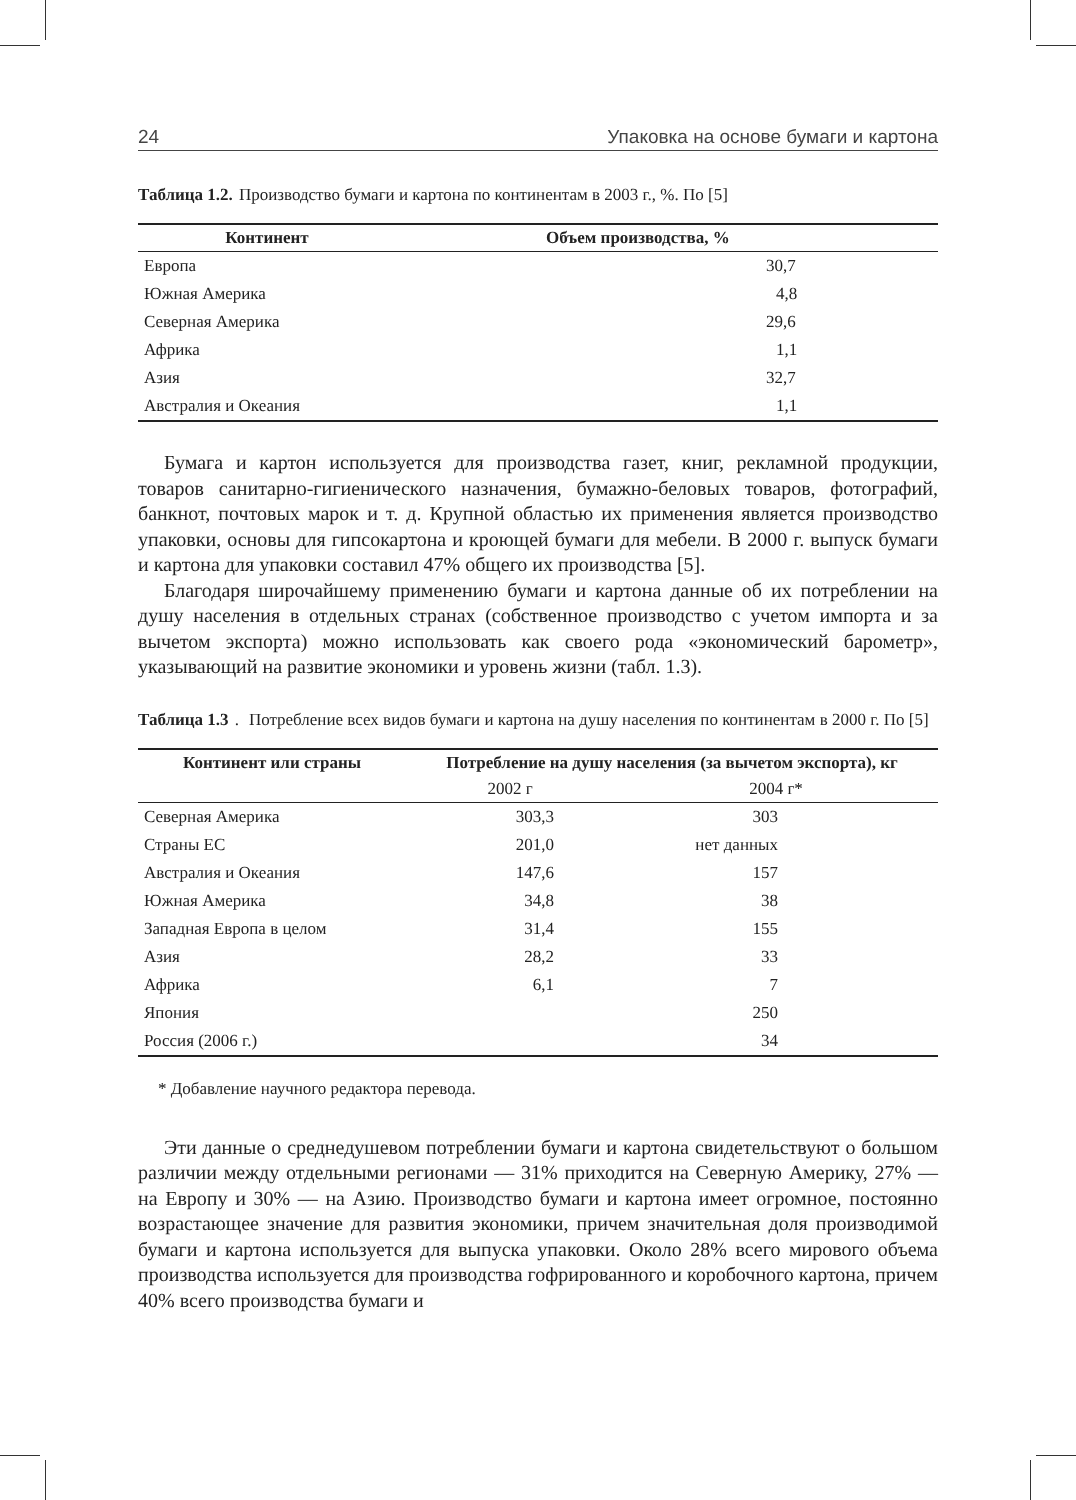24 Упаковка на основе бумаги и картона
Таблица 1.2. Производство бумаги и картона по континентам в 2003 г., %. По [5]
| Континент | Объем производства, % |
| --- | --- |
| Европа | 30,7 |
| Южная Америка | 4,8 |
| Северная Америка | 29,6 |
| Африка | 1,1 |
| Азия | 32,7 |
| Австралия и Океания | 1,1 |
Бумага и картон используется для производства газет, книг, рекламной продукции, товаров санитарно-гигиенического назначения, бумажно-беловых товаров, фотографий, банкнот, почтовых марок и т. д. Крупной областью их применения является производство упаковки, основы для гипсокартона и кроющей бумаги для мебели. В 2000 г. выпуск бумаги и картона для упаковки составил 47% общего их производства [5].
Благодаря широчайшему применению бумаги и картона данные об их потреблении на душу населения в отдельных странах (собственное производство с учетом импорта и за вычетом экспорта) можно использовать как своего рода «экономический барометр», указывающий на развитие экономики и уровень жизни (табл. 1.3).
Таблица 1.3. Потребление всех видов бумаги и картона на душу населения по континентам в 2000 г. По [5]
| Континент или страны | Потребление на душу населения (за вычетом экспорта), кг | |
| --- | --- | --- |
| | 2002 г | 2004 г* |
| Северная Америка | 303,3 | 303 |
| Страны ЕС | 201,0 | нет данных |
| Австралия и Океания | 147,6 | 157 |
| Южная Америка | 34,8 | 38 |
| Западная Европа в целом | 31,4 | 155 |
| Азия | 28,2 | 33 |
| Африка | 6,1 | 7 |
| Япония | | 250 |
| Россия (2006 г.) | | 34 |
* Добавление научного редактора перевода.
Эти данные о среднедушевом потреблении бумаги и картона свидетельствуют о большом различии между отдельными регионами — 31% приходится на Северную Америку, 27% — на Европу и 30% — на Азию. Производство бумаги и картона имеет огромное, постоянно возрастающее значение для развития экономики, причем значительная доля производимой бумаги и картона используется для выпуска упаковки. Около 28% всего мирового объема производства используется для производства гофрированного и коробочного картона, причем 40% всего производства бумаги и